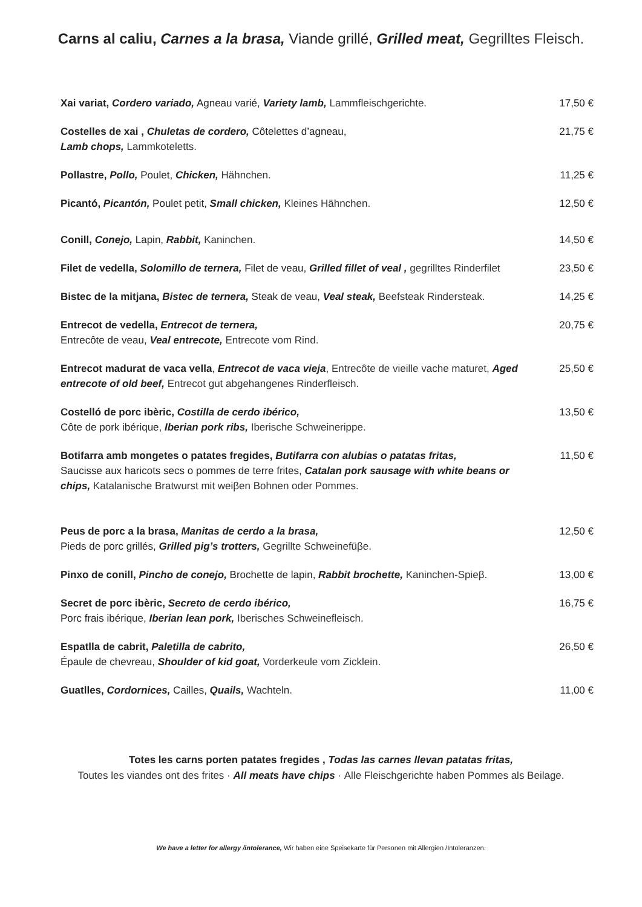Carns al caliu, Carnes a la brasa, Viande grillé, Grilled meat, Gegrilltes Fleisch.
Xai variat, Cordero variado, Agneau varié, Variety lamb, Lammfleischgerichte. 17,50 €
Costelles de xai , Chuletas de cordero, Côtelettes d’agneau,
Lamb chops, Lammkoteletts.
21,75 €
Pollastre, Pollo, Poulet, Chicken, Hähnchen. 11,25 €
Picantó, Picantón, Poulet petit, Small chicken, Kleines Hähnchen. 12,50 €
Conill, Conejo, Lapin, Rabbit, Kaninchen. 14,50 €
Filet de vedella, Solomillo de ternera, Filet de veau, Grilled fillet of veal , gegrilltes Rinderfilet
23,50 €
Bistec de la mitjana, Bistec de ternera, Steak de veau, Veal steak, Beefsteak Rindersteak.
14,25 €
Entrecot de vedella, Entrecot de ternera,
Entrecôte de veau, Veal entrecote, Entrecote vom Rind.
20,75 €
Entrecot madurat de vaca vella, Entrecot de vaca vieja, Entrecôte de vieille vache maturet, Aged entrecote of old beef, Entrecot gut abgehangenes Rinderfleisch.
25,50 €
Costelló de porc ibèric, Costilla de cerdo ibérico,
Côte de pork ibérique, Iberian pork ribs, Iberische Schweinerippe.
13,50 €
Botifarra amb mongetes o patates fregides, Butifarra con alubias o patatas fritas,
Saucisse aux haricots secs o pommes de terre frites, Catalan pork sausage with white beans or chips, Katalanische Bratwurst mit weiβen Bohnen oder Pommes.
11,50 €
Peus de porc a la brasa, Manitas de cerdo a la brasa,
Pieds de porc grillés, Grilled pig’s trotters, Gegrillte Schweinefüβe.
12,50 €
Pinxo de conill, Pincho de conejo, Brochette de lapin, Rabbit brochette, Kaninchen-Spieβ.
13,00 €
Secret de porc ibèric, Secreto de cerdo ibérico,
Porc frais ibérique, Iberian lean pork, Iberisches Schweinefleisch.
16,75 €
Espatlla de cabrit, Paletilla de cabrito,
Épaule de chevreau, Shoulder of kid goat, Vorderkeule vom Zicklein.
26,50 €
Guatlles, Cordornices, Cailles, Quails, Wachteln. 11,00 €
Totes les carns porten patates fregides , Todas las carnes llevan patatas fritas,
Toutes les viandes ont des frites · All meats have chips · Alle Fleischgerichte haben Pommes als Beilage.
We have a letter for allergy /intolerance, Wir haben eine Speisekarte für Personen mit Allergien /Intoleranzen.